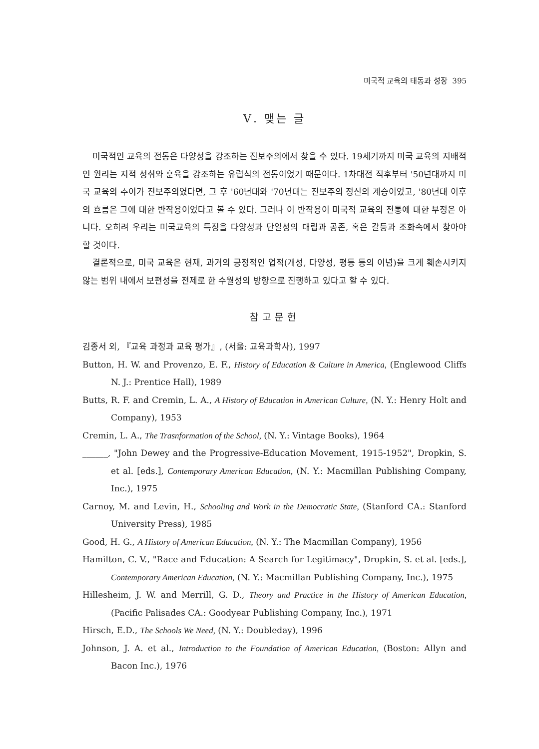미국적 교육의 태동과 성장 395
Ⅴ. 맺는 글
미국적인 교육의 전통은 다양성을 강조하는 진보주의에서 찾을 수 있다. 19세기까지 미국 교육의 지배적인 원리는 지적 성취와 훈육을 강조하는 유럽식의 전통이었기 때문이다. 1차대전 직후부터 '50년대까지 미국 교육의 추이가 진보주의였다면, 그 후 '60년대와 '70년대는 진보주의 정신의 계승이었고, '80년대 이후의 흐름은 그에 대한 반작용이었다고 볼 수 있다. 그러나 이 반작용이 미국적 교육의 전통에 대한 부정은 아니다. 오히려 우리는 미국교육의 특징을 다양성과 단일성의 대립과 공존, 혹은 갈등과 조화속에서 찾아야 할 것이다.
결론적으로, 미국 교육은 현재, 과거의 긍정적인 업적(개성, 다양성, 평등 등의 이념)을 크게 훼손시키지 않는 범위 내에서 보편성을 전제로 한 수월성의 방향으로 진행하고 있다고 할 수 있다.
참고문헌
김종서 외, 『교육 과정과 교육 평가』, (서울: 교육과학사), 1997
Button, H. W. and Provenzo, E. F., History of Education & Culture in America, (Englewood Cliffs N. J.: Prentice Hall), 1989
Butts, R. F. and Cremin, L. A., A History of Education in American Culture, (N. Y.: Henry Holt and Company), 1953
Cremin, L. A., The Trasnformation of the School, (N. Y.: Vintage Books), 1964
______, "John Dewey and the Progressive-Education Movement, 1915-1952", Dropkin, S. et al. [eds.], Contemporary American Education, (N. Y.: Macmillan Publishing Company, Inc.), 1975
Carnoy, M. and Levin, H., Schooling and Work in the Democratic State, (Stanford CA.: Stanford University Press), 1985
Good, H. G., A History of American Education, (N. Y.: The Macmillan Company), 1956
Hamilton, C. V., "Race and Education: A Search for Legitimacy", Dropkin, S. et al. [eds.], Contemporary American Education, (N. Y.: Macmillan Publishing Company, Inc.), 1975
Hillesheim, J. W. and Merrill, G. D., Theory and Practice in the History of American Education, (Pacific Palisades CA.: Goodyear Publishing Company, Inc.), 1971
Hirsch, E.D., The Schools We Need, (N. Y.: Doubleday), 1996
Johnson, J. A. et al., Introduction to the Foundation of American Education, (Boston: Allyn and Bacon Inc.), 1976